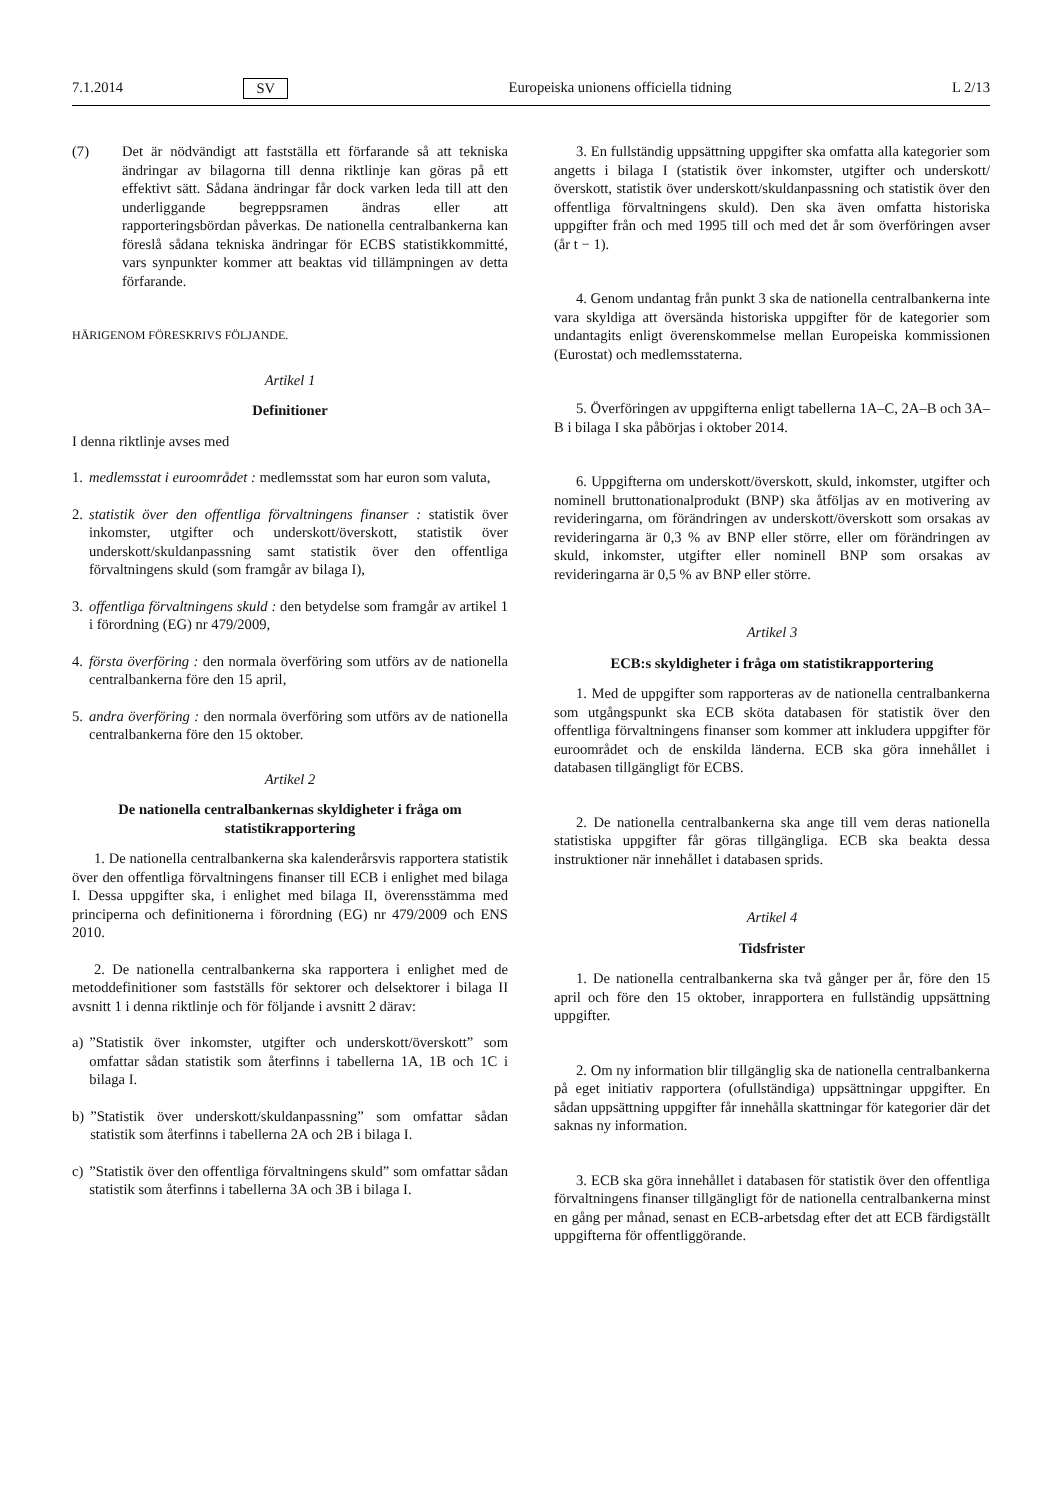7.1.2014 SV Europeiska unionens officiella tidning L 2/13
(7) Det är nödvändigt att fastställa ett förfarande så att tekniska ändringar av bilagorna till denna riktlinje kan göras på ett effektivt sätt. Sådana ändringar får dock varken leda till att den underliggande begreppsramen ändras eller att rapporteringsbördan påverkas. De nationella centralbankerna kan föreslå sådana tekniska ändringar för ECBS statistikkommitté, vars synpunkter kommer att beaktas vid tillämpningen av detta förfarande.
HÄRIGENOM FÖRESKRIVS FÖLJANDE.
Artikel 1
Definitioner
I denna riktlinje avses med
1. medlemsstat i euroområdet : medlemsstat som har euron som valuta,
2. statistik över den offentliga förvaltningens finanser : statistik över inkomster, utgifter och underskott/överskott, statistik över underskott/skuldanpassning samt statistik över den offentliga förvaltningens skuld (som framgår av bilaga I),
3. offentliga förvaltningens skuld : den betydelse som framgår av artikel 1 i förordning (EG) nr 479/2009,
4. första överföring : den normala överföring som utförs av de nationella centralbankerna före den 15 april,
5. andra överföring : den normala överföring som utförs av de nationella centralbankerna före den 15 oktober.
Artikel 2
De nationella centralbankernas skyldigheter i fråga om statistikrapportering
1. De nationella centralbankerna ska kalenderårsvis rapportera statistik över den offentliga förvaltningens finanser till ECB i enlighet med bilaga I. Dessa uppgifter ska, i enlighet med bilaga II, överensstämma med principerna och definitionerna i förordning (EG) nr 479/2009 och ENS 2010.
2. De nationella centralbankerna ska rapportera i enlighet med de metoddefinitioner som fastställs för sektorer och delsektorer i bilaga II avsnitt 1 i denna riktlinje och för följande i avsnitt 2 därav:
a)”Statistik över inkomster, utgifter och underskott/överskott” som omfattar sådan statistik som återfinns i tabellerna 1A, 1B och 1C i bilaga I.
b)”Statistik över underskott/skuldanpassning” som omfattar sådan statistik som återfinns i tabellerna 2A och 2B i bilaga I.
c)”Statistik över den offentliga förvaltningens skuld” som omfattar sådan statistik som återfinns i tabellerna 3A och 3B i bilaga I.
3. En fullständig uppsättning uppgifter ska omfatta alla kategorier som angetts i bilaga I (statistik över inkomster, utgifter och underskott/överskott, statistik över underskott/skuldanpassning och statistik över den offentliga förvaltningens skuld). Den ska även omfatta historiska uppgifter från och med 1995 till och med det år som överföringen avser (år t − 1).
4. Genom undantag från punkt 3 ska de nationella centralbankerna inte vara skyldiga att översända historiska uppgifter för de kategorier som undantagits enligt överenskommelse mellan Europeiska kommissionen (Eurostat) och medlemsstaterna.
5. Överföringen av uppgifterna enligt tabellerna 1A–C, 2A–B och 3A–B i bilaga I ska påbörjas i oktober 2014.
6. Uppgifterna om underskott/överskott, skuld, inkomster, utgifter och nominell bruttonationalprodukt (BNP) ska åtföljas av en motivering av revideringarna, om förändringen av underskott/överskott som orsakas av revideringarna är 0,3 % av BNP eller större, eller om förändringen av skuld, inkomster, utgifter eller nominell BNP som orsakas av revideringarna är 0,5 % av BNP eller större.
Artikel 3
ECB:s skyldigheter i fråga om statistikrapportering
1. Med de uppgifter som rapporteras av de nationella centralbankerna som utgångspunkt ska ECB sköta databasen för statistik över den offentliga förvaltningens finanser som kommer att inkludera uppgifter för euroområdet och de enskilda länderna. ECB ska göra innehållet i databasen tillgängligt för ECBS.
2. De nationella centralbankerna ska ange till vem deras nationella statistiska uppgifter får göras tillgängliga. ECB ska beakta dessa instruktioner när innehållet i databasen sprids.
Artikel 4
Tidsfrister
1. De nationella centralbankerna ska två gånger per år, före den 15 april och före den 15 oktober, inrapportera en fullständig uppsättning uppgifter.
2. Om ny information blir tillgänglig ska de nationella centralbankerna på eget initiativ rapportera (ofullständiga) uppsättningar uppgifter. En sådan uppsättning uppgifter får innehålla skattningar för kategorier där det saknas ny information.
3. ECB ska göra innehållet i databasen för statistik över den offentliga förvaltningens finanser tillgängligt för de nationella centralbankerna minst en gång per månad, senast en ECB-arbetsdag efter det att ECB färdigställt uppgifterna för offentliggörande.